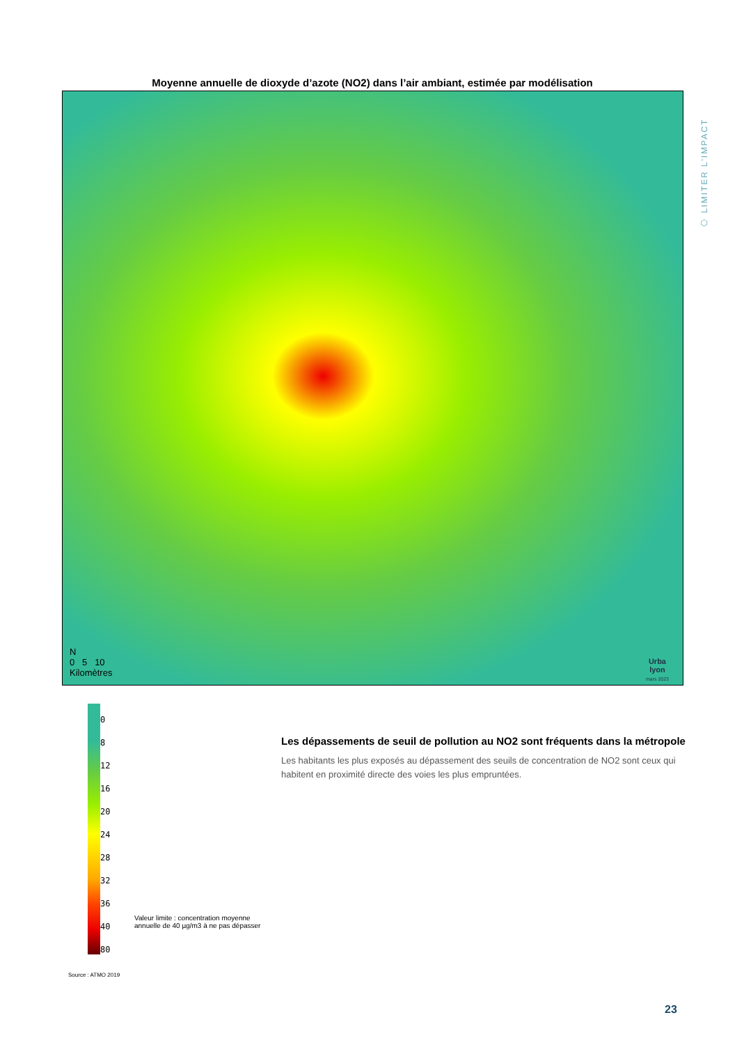Moyenne annuelle de dioxyde d’azote (NO2) dans l’air ambiant, estimée par modélisation
N
0 5 10
Kilomètres
Urba
lyon
mars 2023
⬡ LIMITER L’IMPACT
0
8
12
16
20
24
28
32
36
40
80
Valeur limite : concentration moyenne annuelle de 40 µg/m3 à ne pas dépasser
Source : ATMO 2019
Les dépassements de seuil de pollution au NO2 sont fréquents dans la métropole
Les habitants les plus exposés au dépassement des seuils de concentration de NO2 sont ceux qui habitent en proximité directe des voies les plus empruntées.
23